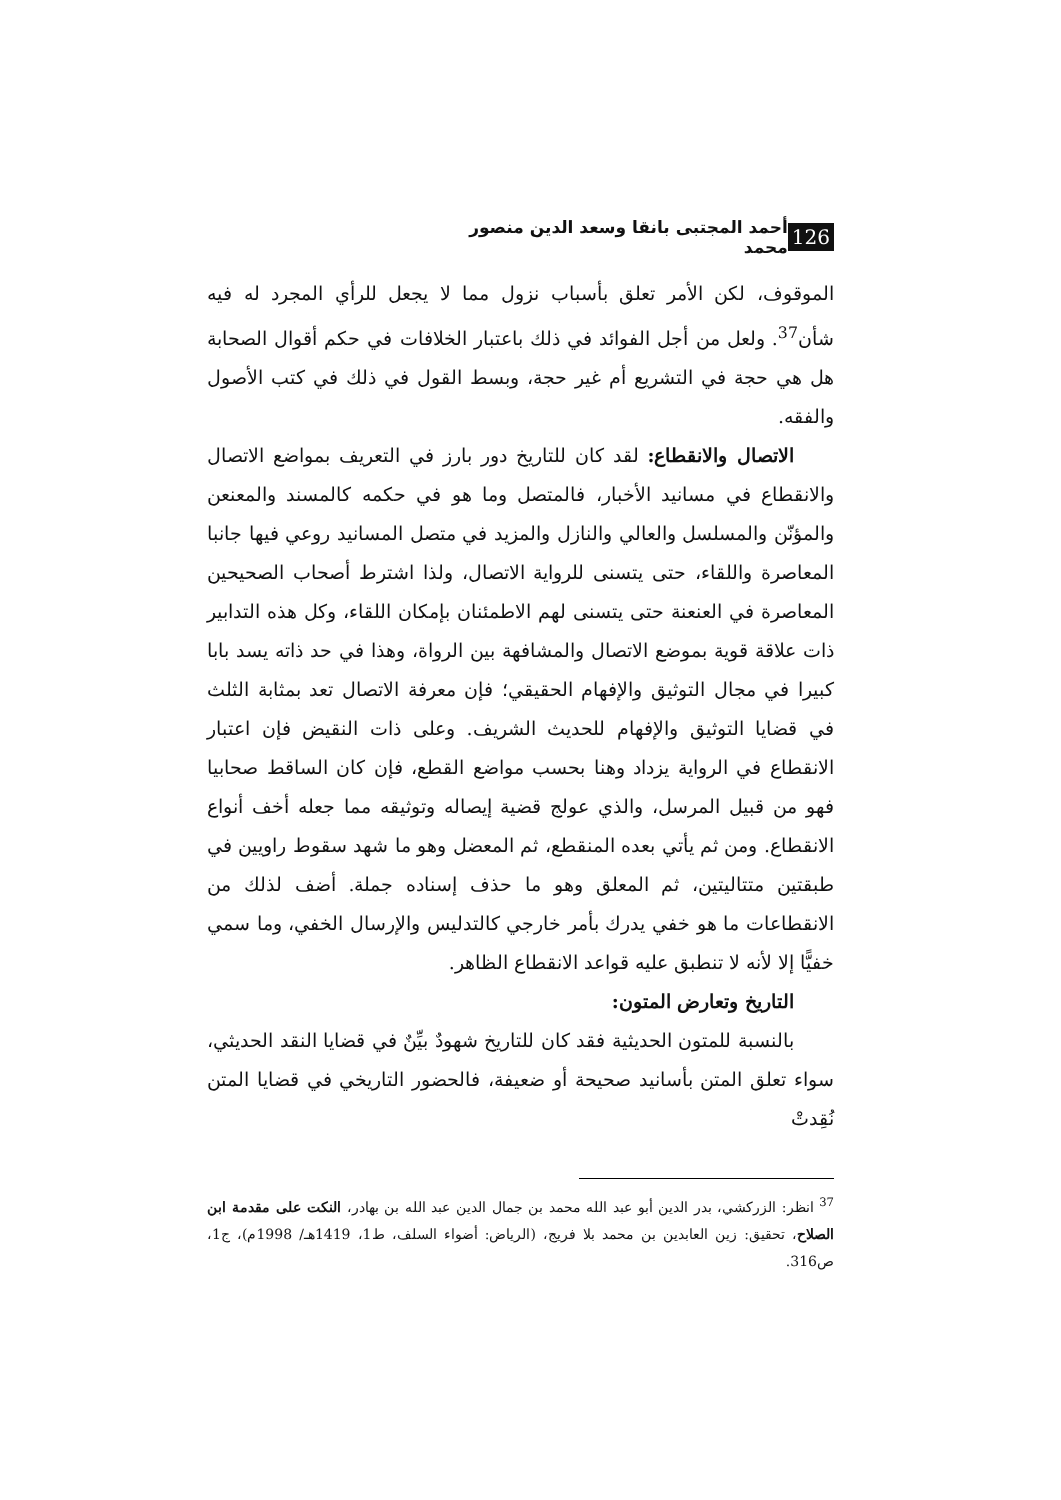126 أحمد المجتبى بانقا وسعد الدين منصور محمد
الموقوف، لكن الأمر تعلق بأسباب نزول مما لا يجعل للرأي المجرد له فيه شأن<sup>37</sup>. ولعل من أجل الفوائد في ذلك باعتبار الخلافات في حكم أقوال الصحابة هل هي حجة في التشريع أم غير حجة، وبسط القول في ذلك في كتب الأصول والفقه.
الاتصال والانقطاع: لقد كان للتاريخ دور بارز في التعريف بمواضع الاتصال والانقطاع في مسانيد الأخبار، فالمتصل وما هو في حكمه كالمسند والمعنعن والمؤنّن والمسلسل والعالي والنازل والمزيد في متصل المسانيد روعي فيها جانبا المعاصرة واللقاء، حتى يتسنى للرواية الاتصال، ولذا اشترط أصحاب الصحيحين المعاصرة في العنعنة حتى يتسنى لهم الاطمئنان بإمكان اللقاء، وكل هذه التدابير ذات علاقة قوية بموضع الاتصال والمشافهة بين الرواة، وهذا في حد ذاته يسد بابا كبيرا في مجال التوثيق والإفهام الحقيقي؛ فإن معرفة الاتصال تعد بمثابة الثلث في قضايا التوثيق والإفهام للحديث الشريف. وعلى ذات النقيض فإن اعتبار الانقطاع في الرواية يزداد وهنا بحسب مواضع القطع، فإن كان الساقط صحابيا فهو من قبيل المرسل، والذي عولج قضية إيصاله وتوثيقه مما جعله أخف أنواع الانقطاع. ومن ثم يأتي بعده المنقطع، ثم المعضل وهو ما شهد سقوط راويين في طبقتين متتاليتين، ثم المعلق وهو ما حذف إسناده جملة. أضف لذلك من الانقطاعات ما هو خفي يدرك بأمر خارجي كالتدليس والإرسال الخفي، وما سمي خفيًّا إلا لأنه لا تنطبق عليه قواعد الانقطاع الظاهر.
التاريخ وتعارض المتون:
بالنسبة للمتون الحديثية فقد كان للتاريخ شهودٌ بيِّنٌ في قضايا النقد الحديثي، سواء تعلق المتن بأسانيد صحيحة أو ضعيفة، فالحضور التاريخي في قضايا المتن نُقِدتْ
<sup>37</sup> انظر: الزركشي، بدر الدين أبو عبد الله محمد بن جمال الدين عبد الله بن بهادر، النكت على مقدمة ابن الصلاح، تحقيق: زين العابدين بن محمد بلا فريج، (الرياض: أضواء السلف، ط1، 1419هـ/ 1998م)، ج1، ص316.